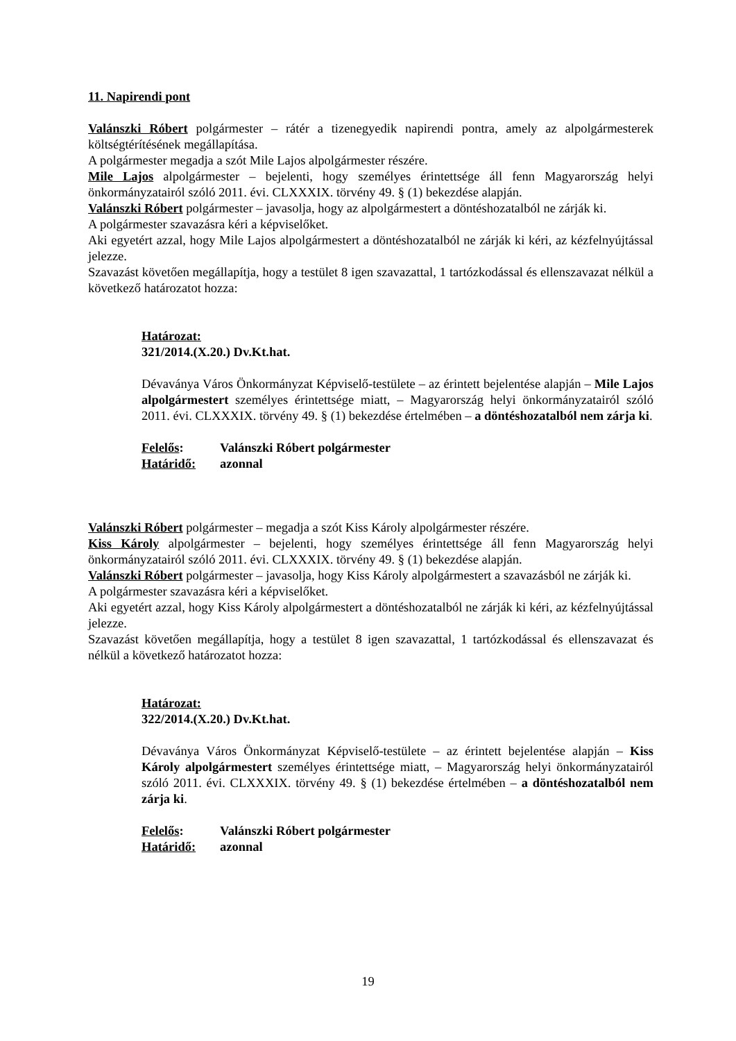11. Napirendi pont
Valánszki Róbert polgármester – rátér a tizenegyedik napirendi pontra, amely az alpolgármesterek költségtérítésének megállapítása.
A polgármester megadja a szót Mile Lajos alpolgármester részére.
Mile Lajos alpolgármester – bejelenti, hogy személyes érintettsége áll fenn Magyarország helyi önkormányzatairól szóló 2011. évi. CLXXXIX. törvény 49. § (1) bekezdése alapján.
Valánszki Róbert polgármester – javasolja, hogy az alpolgármestert a döntéshozatalból ne zárják ki.
A polgármester szavazásra kéri a képviselőket.
Aki egyetért azzal, hogy Mile Lajos alpolgármestert a döntéshozatalból ne zárják ki kéri, az kézfelnyújtással jelezze.
Szavazást követően megállapítja, hogy a testület 8 igen szavazattal, 1 tartózkodással és ellenszavazat nélkül a következő határozatot hozza:
Határozat:
321/2014.(X.20.) Dv.Kt.hat.
Dévaványa Város Önkormányzat Képviselő-testülete – az érintett bejelentése alapján – Mile Lajos alpolgármestert személyes érintettsége miatt, – Magyarország helyi önkormányzatairól szóló 2011. évi. CLXXXIX. törvény 49. § (1) bekezdése értelmében – a döntéshozatalból nem zárja ki.
| Felelős : | Valánszki Róbert polgármester |
| Határidő: | azonnal |
Valánszki Róbert polgármester – megadja a szót Kiss Károly alpolgármester részére.
Kiss Károly alpolgármester – bejelenti, hogy személyes érintettsége áll fenn Magyarország helyi önkormányzatairól szóló 2011. évi. CLXXXIX. törvény 49. § (1) bekezdése alapján.
Valánszki Róbert polgármester – javasolja, hogy Kiss Károly alpolgármestert a szavazásból ne zárják ki.
A polgármester szavazásra kéri a képviselőket.
Aki egyetért azzal, hogy Kiss Károly alpolgármestert a döntéshozatalból ne zárják ki kéri, az kézfelnyújtással jelezze.
Szavazást követően megállapítja, hogy a testület 8 igen szavazattal, 1 tartózkodással és ellenszavazat és nélkül a következő határozatot hozza:
Határozat:
322/2014.(X.20.) Dv.Kt.hat.
Dévaványa Város Önkormányzat Képviselő-testülete – az érintett bejelentése alapján – Kiss Károly alpolgármestert személyes érintettsége miatt, – Magyarország helyi önkormányzatairól szóló 2011. évi. CLXXXIX. törvény 49. § (1) bekezdése értelmében – a döntéshozatalból nem zárja ki.
| Felelős : | Valánszki Róbert polgármester |
| Határidő: | azonnal |
19